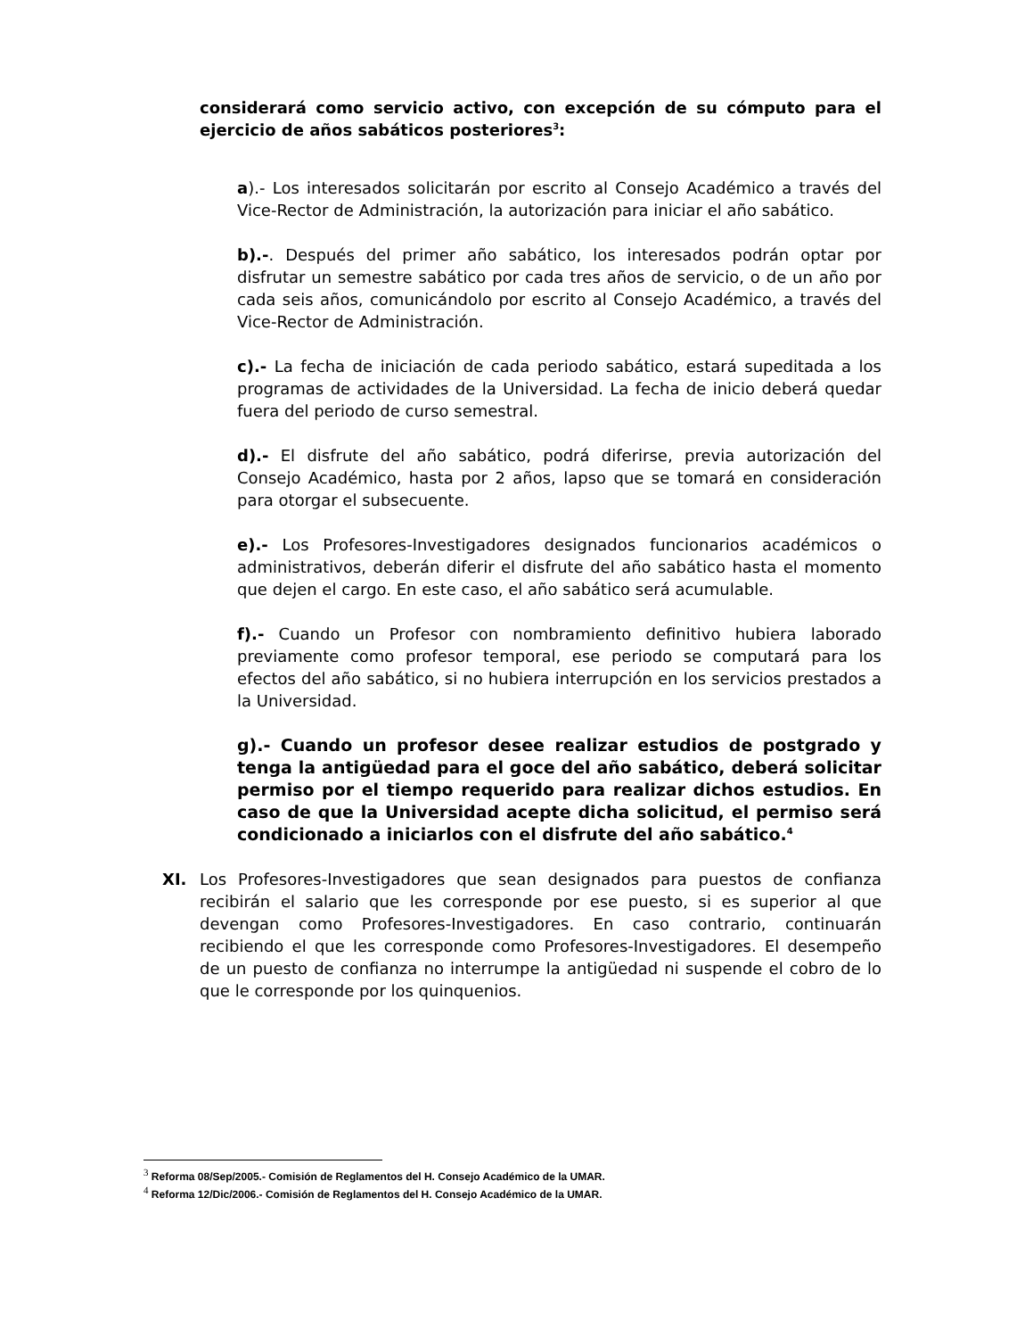considerará como servicio activo, con excepción de su cómputo para el ejercicio de años sabáticos posteriores<sup>3</sup>:
a).- Los interesados solicitarán por escrito al Consejo Académico a través del Vice-Rector de Administración, la autorización para iniciar el año sabático.
b).-. Después del primer año sabático, los interesados podrán optar por disfrutar un semestre sabático por cada tres años de servicio, o de un año por cada seis años, comunicándolo por escrito al Consejo Académico, a través del Vice-Rector de Administración.
c).- La fecha de iniciación de cada periodo sabático, estará supeditada a los programas de actividades de la Universidad. La fecha de inicio deberá quedar fuera del periodo de curso semestral.
d).- El disfrute del año sabático, podrá diferirse, previa autorización del Consejo Académico, hasta por 2 años, lapso que se tomará en consideración para otorgar el subsecuente.
e).- Los Profesores-Investigadores designados funcionarios académicos o administrativos, deberán diferir el disfrute del año sabático hasta el momento que dejen el cargo. En este caso, el año sabático será acumulable.
f).- Cuando un Profesor con nombramiento definitivo hubiera laborado previamente como profesor temporal, ese periodo se computará para los efectos del año sabático, si no hubiera interrupción en los servicios prestados a la Universidad.
g).- Cuando un profesor desee realizar estudios de postgrado y tenga la antigüedad para el goce del año sabático, deberá solicitar permiso por el tiempo requerido para realizar dichos estudios. En caso de que la Universidad acepte dicha solicitud, el permiso será condicionado a iniciarlos con el disfrute del año sabático.<sup>4</sup>
XI. Los Profesores-Investigadores que sean designados para puestos de confianza recibirán el salario que les corresponde por ese puesto, si es superior al que devengan como Profesores-Investigadores. En caso contrario, continuarán recibiendo el que les corresponde como Profesores-Investigadores. El desempeño de un puesto de confianza no interrumpe la antigüedad ni suspende el cobro de lo que le corresponde por los quinquenios.
<sup>3</sup> Reforma 08/Sep/2005.- Comisión de Reglamentos del H. Consejo Académico de la UMAR.
<sup>4</sup> Reforma 12/Dic/2006.- Comisión de Reglamentos del H. Consejo Académico de la UMAR.